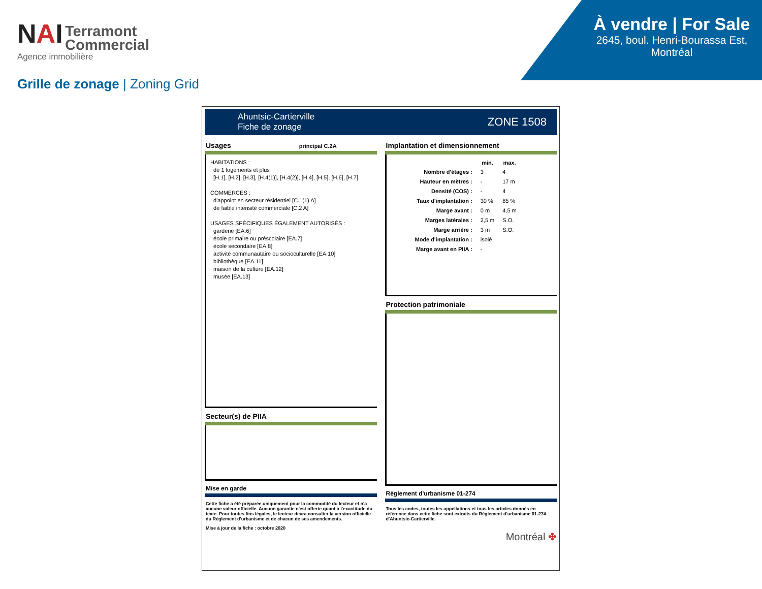NAI Terramont
Commercial
Agence immobilière
À vendre | For Sale
2645, boul. Henri-Bourassa Est,
Montréal
Grille de zonage | Zoning Grid
Ahuntsic-Cartierville
Fiche de zonage
ZONE 1508
Usages principal C.2A
HABITATIONS :
de 1 logements et plus
[H.1], [H.2], [H.3], [H.4(1)], [H.4(2)], [H.4], [H.5], [H.6], [H.7]
COMMERCES :
d'appoint en secteur résidentiel [C.1(1) A]
de faible intensité commerciale [C.2 A]
USAGES SPÉCIFIQUES ÉGALEMENT AUTORISÉS :
garderie [EA.6]
école primaire ou préscolaire [EA.7]
école secondaire [EA.8]
activité communautaire ou socioculturelle [EA.10]
bibliothèque [EA.11]
maison de la culture [EA.12]
musée [EA.13]
Secteur(s) de PIIA
Mise en garde
Cette fiche a été préparée uniquement pour la commodité du lecteur et n'a aucune valeur officielle. Aucune garantie n'est offerte quant à l'exactitude du texte. Pour toutes fins légales, le lecteur devra consulter la version officielle du Règlement d'urbanisme et de chacun de ses amendements.
Mise à jour de la fiche : octobre 2020
Implantation et dimensionnement
| | min. | max. |
| --- | --- | --- |
| Nombre d'étages : | 3 | 4 |
| Hauteur en mètres : | - | 17 m |
| Densité (COS) : | - | 4 |
| Taux d'implantation : | 30 % | 85 % |
| Marge avant : | 0 m | 4,5 m |
| Marges latérales : | 2,5 m | S.O. |
| Marge arrière : | 3 m | S.O. |
| Mode d'implantation : | isolé | |
| Marge avant en PIIA : | - | |
Protection patrimoniale
Règlement d'urbanisme 01-274
Tous les codes, toutes les appellations et tous les articles donnés en référence dans cette fiche sont extraits du Règlement d'urbanisme 01-274 d'Ahuntsic-Cartierville.
Montréal ✤